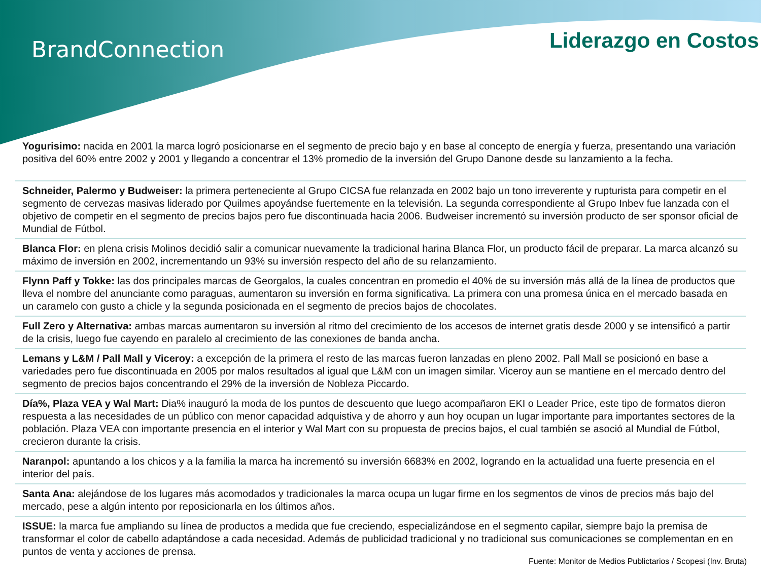BrandConnection Liderazgo en Costos
Yogurisimo: nacida en 2001 la marca logró posicionarse en el segmento de precio bajo y en base al concepto de energía y fuerza, presentando una variación positiva del 60% entre 2002 y 2001 y llegando a concentrar el 13% promedio de la inversión del Grupo Danone desde su lanzamiento a la fecha.
Schneider, Palermo y Budweiser: la primera perteneciente al Grupo CICSA fue relanzada en 2002 bajo un tono irreverente y rupturista para competir en el segmento de cervezas masivas liderado por Quilmes apoyándse fuertemente en la televisión. La segunda correspondiente al Grupo Inbev fue lanzada con el objetivo de competir en el segmento de precios bajos pero fue discontinuada hacia 2006. Budweiser incrementó su inversión producto de ser sponsor oficial de Mundial de Fútbol.
Blanca Flor: en plena crisis Molinos decidió salir a comunicar nuevamente la tradicional harina Blanca Flor, un producto fácil de preparar. La marca alcanzó su máximo de inversión en 2002, incrementando un 93% su inversión respecto del año de su relanzamiento.
Flynn Paff y Tokke: las dos principales marcas de Georgalos, la cuales concentran en promedio el 40% de su inversión más allá de la línea de productos que lleva el nombre del anunciante como paraguas, aumentaron su inversión en forma significativa. La primera con una promesa única en el mercado basada en un caramelo con gusto a chicle y la segunda posicionada en el segmento de precios bajos de chocolates.
Full Zero y Alternativa: ambas marcas aumentaron su inversión al ritmo del crecimiento de los accesos de internet gratis desde 2000 y se intensificó a partir de la crisis, luego fue cayendo en paralelo al crecimiento de las conexiones de banda ancha.
Lemans y L&M / Pall Mall y Viceroy: a excepción de la primera el resto de las marcas fueron lanzadas en pleno 2002. Pall Mall se posicionó en base a variedades pero fue discontinuada en 2005 por malos resultados al igual que L&M con un imagen similar. Viceroy aun se mantiene en el mercado dentro del segmento de precios bajos concentrando el 29% de la inversión de Nobleza Piccardo.
Día%, Plaza VEA y Wal Mart: Dia% inauguró la moda de los puntos de descuento que luego acompañaron EKI o Leader Price, este tipo de formatos dieron respuesta a las necesidades de un público con menor capacidad adquistiva y de ahorro y aun hoy ocupan un lugar importante para importantes sectores de la población. Plaza VEA con importante presencia en el interior y Wal Mart con su propuesta de precios bajos, el cual también se asoció al Mundial de Fútbol, crecieron durante la crisis.
Naranpol: apuntando a los chicos y a la familia la marca ha incrementó su inversión 6683% en 2002, logrando en la actualidad una fuerte presencia en el interior del país.
Santa Ana: alejándose de los lugares más acomodados y tradicionales la marca ocupa un lugar firme en los segmentos de vinos de precios más bajo del mercado, pese a algún intento por reposicionarla en los últimos años.
ISSUE: la marca fue ampliando su línea de productos a medida que fue creciendo, especializándose en el segmento capilar, siempre bajo la premisa de transformar el color de cabello adaptándose a cada necesidad. Además de publicidad tradicional y no tradicional sus comunicaciones se complementan en en puntos de venta y acciones de prensa.
Fuente: Monitor de Medios Publictarios / Scopesi (Inv. Bruta)